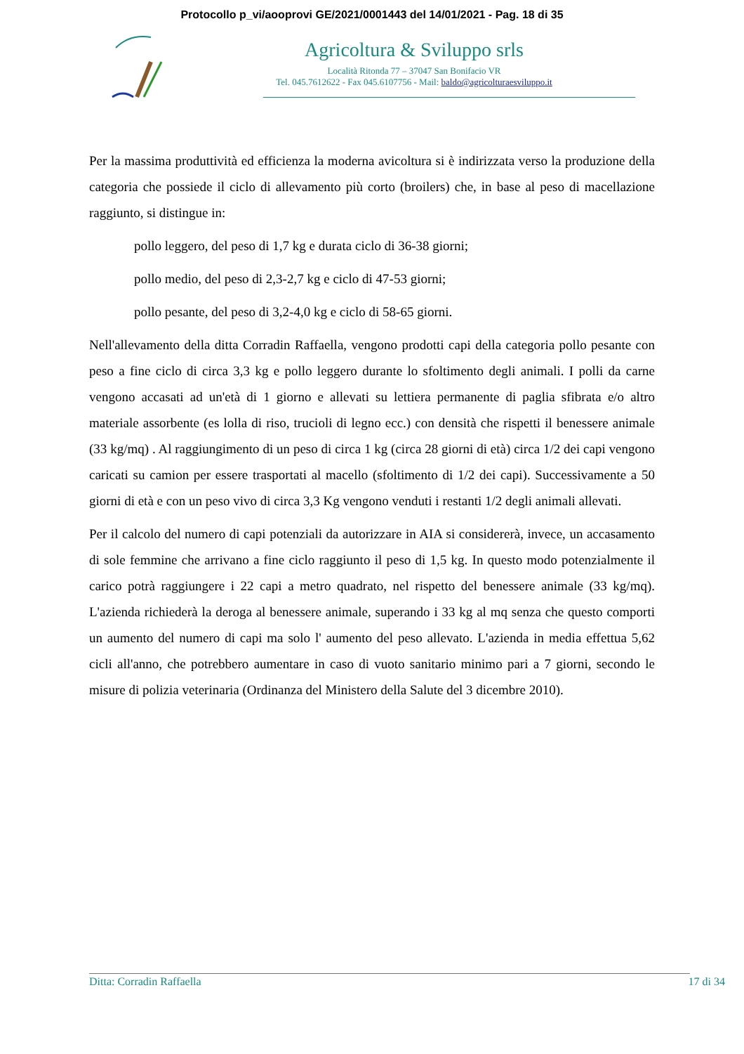Protocollo p_vi/aooprovi GE/2021/0001443 del 14/01/2021 - Pag. 18 di 35
Agricoltura & Sviluppo srls
Località Ritonda 77 – 37047 San Bonifacio VR
Tel. 045.7612622 - Fax 045.6107756 - Mail: baldo@agricolturaesviluppo.it
Per la massima produttività ed efficienza la moderna avicoltura si è indirizzata verso la produzione della categoria che possiede il ciclo di allevamento più corto (broilers) che, in base al peso di macellazione raggiunto, si distingue in:
pollo leggero, del peso di 1,7 kg e durata ciclo di 36-38 giorni;
pollo medio, del peso di 2,3-2,7 kg e ciclo di 47-53 giorni;
pollo pesante, del peso di 3,2-4,0 kg e ciclo di 58-65 giorni.
Nell'allevamento della ditta Corradin Raffaella, vengono prodotti capi della categoria pollo pesante con peso a fine ciclo di circa 3,3 kg e pollo leggero durante lo sfoltimento degli animali. I polli da carne vengono accasati ad un'età di 1 giorno e allevati su lettiera permanente di paglia sfibrata e/o altro materiale assorbente (es lolla di riso, trucioli di legno ecc.) con densità che rispetti il benessere animale (33 kg/mq) . Al raggiungimento di un peso di circa 1 kg (circa 28 giorni di età) circa 1/2 dei capi vengono caricati su camion per essere trasportati al macello (sfoltimento di 1/2 dei capi). Successivamente a 50 giorni di età e con un peso vivo di circa 3,3 Kg vengono venduti i restanti 1/2 degli animali allevati.
Per il calcolo del numero di capi potenziali da autorizzare in AIA si considererà, invece, un accasamento di sole femmine che arrivano a fine ciclo raggiunto il peso di 1,5 kg. In questo modo potenzialmente il carico potrà raggiungere i 22 capi a metro quadrato, nel rispetto del benessere animale (33 kg/mq). L'azienda richiederà la deroga al benessere animale, superando i 33 kg al mq senza che questo comporti un aumento del numero di capi ma solo l' aumento del peso allevato. L'azienda in media effettua 5,62 cicli all'anno, che potrebbero aumentare in caso di vuoto sanitario minimo pari a 7 giorni, secondo le misure di polizia veterinaria (Ordinanza del Ministero della Salute del 3 dicembre 2010).
Ditta: Corradin Raffaella 17 di 34